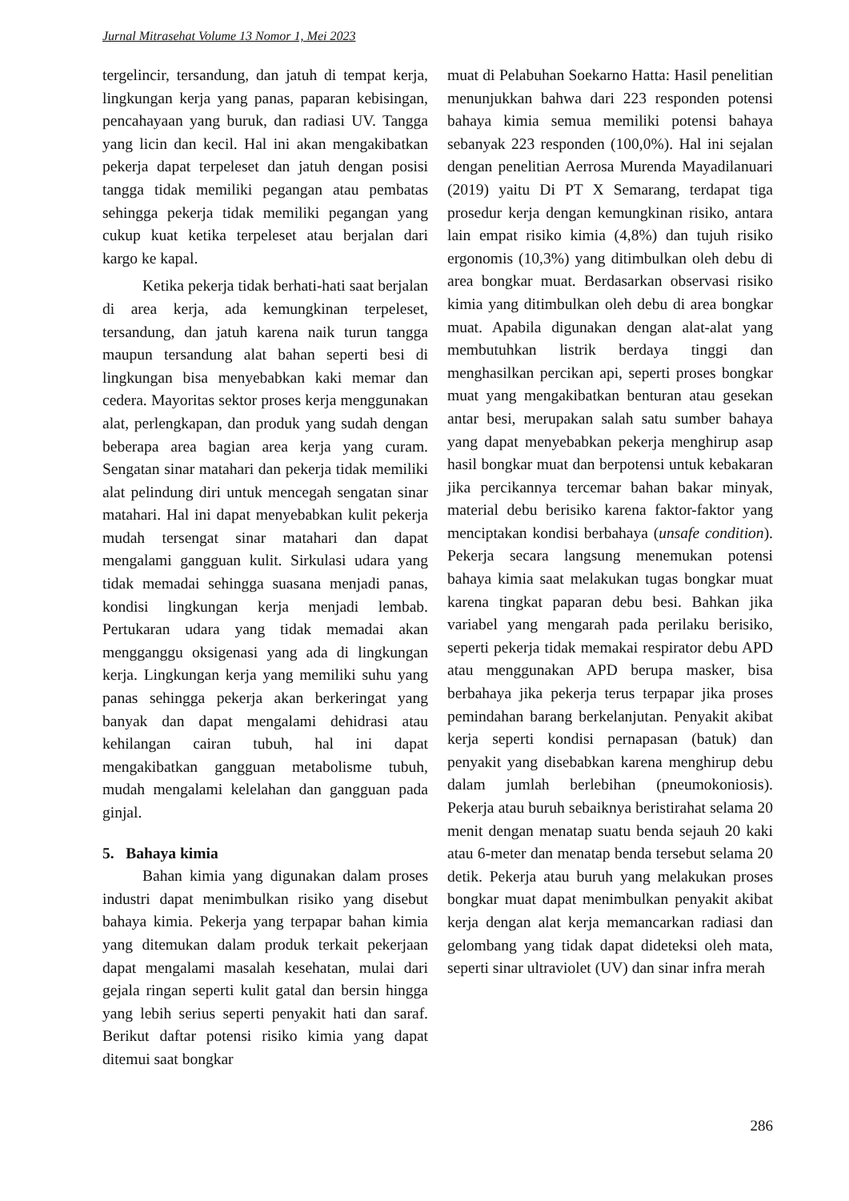Jurnal Mitrasehat Volume 13 Nomor 1, Mei 2023
tergelincir, tersandung, dan jatuh di tempat kerja, lingkungan kerja yang panas, paparan kebisingan, pencahayaan yang buruk, dan radiasi UV. Tangga yang licin dan kecil. Hal ini akan mengakibatkan pekerja dapat terpeleset dan jatuh dengan posisi tangga tidak memiliki pegangan atau pembatas sehingga pekerja tidak memiliki pegangan yang cukup kuat ketika terpeleset atau berjalan dari kargo ke kapal.
Ketika pekerja tidak berhati-hati saat berjalan di area kerja, ada kemungkinan terpeleset, tersandung, dan jatuh karena naik turun tangga maupun tersandung alat bahan seperti besi di lingkungan bisa menyebabkan kaki memar dan cedera. Mayoritas sektor proses kerja menggunakan alat, perlengkapan, dan produk yang sudah dengan beberapa area bagian area kerja yang curam. Sengatan sinar matahari dan pekerja tidak memiliki alat pelindung diri untuk mencegah sengatan sinar matahari. Hal ini dapat menyebabkan kulit pekerja mudah tersengat sinar matahari dan dapat mengalami gangguan kulit. Sirkulasi udara yang tidak memadai sehingga suasana menjadi panas, kondisi lingkungan kerja menjadi lembab. Pertukaran udara yang tidak memadai akan mengganggu oksigenasi yang ada di lingkungan kerja. Lingkungan kerja yang memiliki suhu yang panas sehingga pekerja akan berkeringat yang banyak dan dapat mengalami dehidrasi atau kehilangan cairan tubuh, hal ini dapat mengakibatkan gangguan metabolisme tubuh, mudah mengalami kelelahan dan gangguan pada ginjal.
5. Bahaya kimia
Bahan kimia yang digunakan dalam proses industri dapat menimbulkan risiko yang disebut bahaya kimia. Pekerja yang terpapar bahan kimia yang ditemukan dalam produk terkait pekerjaan dapat mengalami masalah kesehatan, mulai dari gejala ringan seperti kulit gatal dan bersin hingga yang lebih serius seperti penyakit hati dan saraf. Berikut daftar potensi risiko kimia yang dapat ditemui saat bongkar
muat di Pelabuhan Soekarno Hatta: Hasil penelitian menunjukkan bahwa dari 223 responden potensi bahaya kimia semua memiliki potensi bahaya sebanyak 223 responden (100,0%). Hal ini sejalan dengan penelitian Aerrosa Murenda Mayadilanuari (2019) yaitu Di PT X Semarang, terdapat tiga prosedur kerja dengan kemungkinan risiko, antara lain empat risiko kimia (4,8%) dan tujuh risiko ergonomis (10,3%) yang ditimbulkan oleh debu di area bongkar muat. Berdasarkan observasi risiko kimia yang ditimbulkan oleh debu di area bongkar muat. Apabila digunakan dengan alat-alat yang membutuhkan listrik berdaya tinggi dan menghasilkan percikan api, seperti proses bongkar muat yang mengakibatkan benturan atau gesekan antar besi, merupakan salah satu sumber bahaya yang dapat menyebabkan pekerja menghirup asap hasil bongkar muat dan berpotensi untuk kebakaran jika percikannya tercemar bahan bakar minyak, material debu berisiko karena faktor-faktor yang menciptakan kondisi berbahaya (unsafe condition). Pekerja secara langsung menemukan potensi bahaya kimia saat melakukan tugas bongkar muat karena tingkat paparan debu besi. Bahkan jika variabel yang mengarah pada perilaku berisiko, seperti pekerja tidak memakai respirator debu APD atau menggunakan APD berupa masker, bisa berbahaya jika pekerja terus terpapar jika proses pemindahan barang berkelanjutan. Penyakit akibat kerja seperti kondisi pernapasan (batuk) dan penyakit yang disebabkan karena menghirup debu dalam jumlah berlebihan (pneumokoniosis). Pekerja atau buruh sebaiknya beristirahat selama 20 menit dengan menatap suatu benda sejauh 20 kaki atau 6-meter dan menatap benda tersebut selama 20 detik. Pekerja atau buruh yang melakukan proses bongkar muat dapat menimbulkan penyakit akibat kerja dengan alat kerja memancarkan radiasi dan gelombang yang tidak dapat dideteksi oleh mata, seperti sinar ultraviolet (UV) dan sinar infra merah
286